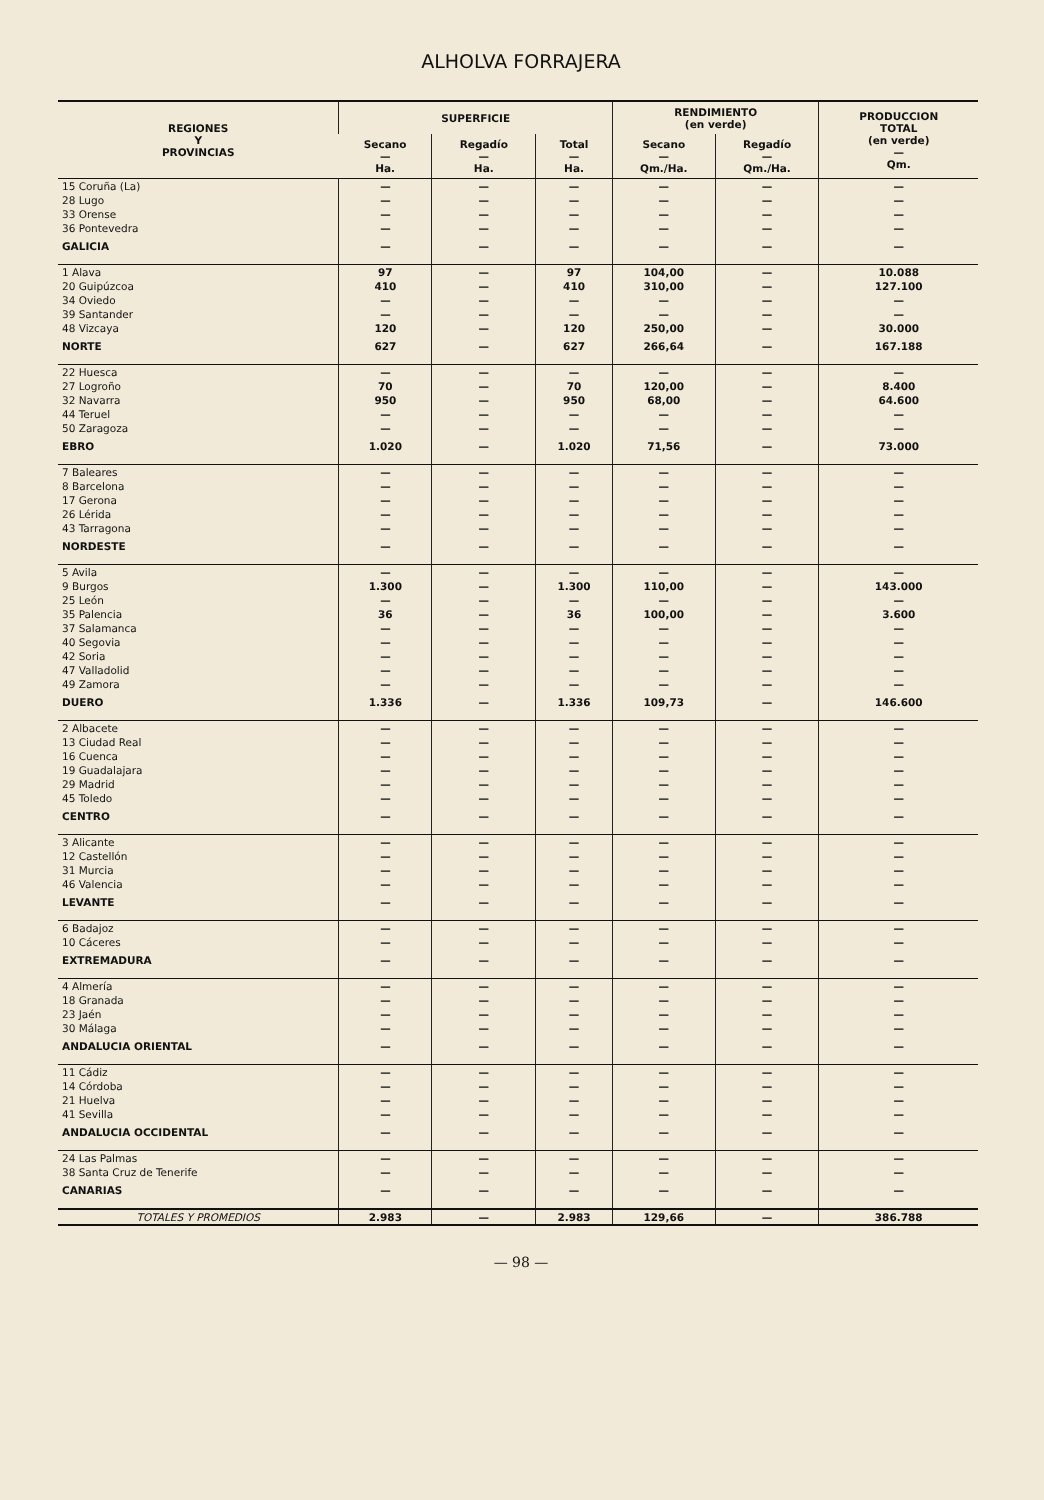ALHOLVA FORRAJERA
| REGIONES Y PROVINCIAS | SUPERFICIE | | | RENDIMIENTO (en verde) | | PRODUCCION TOTAL (en verde) — Qm. |
| --- | --- | --- | --- | --- | --- | --- |
| | Secano — Ha. | Regadío — Ha. | Total — Ha. | Secano — Qm./Ha. | Regadío — Qm./Ha. | |
| 15 Coruña (La) | — | — | — | — | — | — |
| 28 Lugo | — | — | — | — | — | — |
| 33 Orense | — | — | — | — | — | — |
| 36 Pontevedra | — | — | — | — | — | — |
| GALICIA | — | — | — | — | — | — |
| 1 Alava | 97 | — | 97 | 104,00 | — | 10.088 |
| 20 Guipúzcoa | 410 | — | 410 | 310,00 | — | 127.100 |
| 34 Oviedo | — | — | — | — | — | — |
| 39 Santander | — | — | — | — | — | — |
| 48 Vizcaya | 120 | — | 120 | 250,00 | — | 30.000 |
| NORTE | 627 | — | 627 | 266,64 | — | 167.188 |
| 22 Huesca | — | — | — | — | — | — |
| 27 Logroño | 70 | — | 70 | 120,00 | — | 8.400 |
| 32 Navarra | 950 | — | 950 | 68,00 | — | 64.600 |
| 44 Teruel | — | — | — | — | — | — |
| 50 Zaragoza | — | — | — | — | — | — |
| EBRO | 1.020 | — | 1.020 | 71,56 | — | 73.000 |
| 7 Baleares | — | — | — | — | — | — |
| 8 Barcelona | — | — | — | — | — | — |
| 17 Gerona | — | — | — | — | — | — |
| 26 Lérida | — | — | — | — | — | — |
| 43 Tarragona | — | — | — | — | — | — |
| NORDESTE | — | — | — | — | — | — |
| 5 Avila | — | — | — | — | — | — |
| 9 Burgos | 1.300 | — | 1.300 | 110,00 | — | 143.000 |
| 25 León | — | — | — | — | — | — |
| 35 Palencia | 36 | — | 36 | 100,00 | — | 3.600 |
| 37 Salamanca | — | — | — | — | — | — |
| 40 Segovia | — | — | — | — | — | — |
| 42 Soria | — | — | — | — | — | — |
| 47 Valladolid | — | — | — | — | — | — |
| 49 Zamora | — | — | — | — | — | — |
| DUERO | 1.336 | — | 1.336 | 109,73 | — | 146.600 |
| 2 Albacete | — | — | — | — | — | — |
| 13 Ciudad Real | — | — | — | — | — | — |
| 16 Cuenca | — | — | — | — | — | — |
| 19 Guadalajara | — | — | — | — | — | — |
| 29 Madrid | — | — | — | — | — | — |
| 45 Toledo | — | — | — | — | — | — |
| CENTRO | — | — | — | — | — | — |
| 3 Alicante | — | — | — | — | — | — |
| 12 Castellón | — | — | — | — | — | — |
| 31 Murcia | — | — | — | — | — | — |
| 46 Valencia | — | — | — | — | — | — |
| LEVANTE | — | — | — | — | — | — |
| 6 Badajoz | — | — | — | — | — | — |
| 10 Cáceres | — | — | — | — | — | — |
| EXTREMADURA | — | — | — | — | — | — |
| 4 Almería | — | — | — | — | — | — |
| 18 Granada | — | — | — | — | — | — |
| 23 Jaén | — | — | — | — | — | — |
| 30 Málaga | — | — | — | — | — | — |
| ANDALUCIA ORIENTAL | — | — | — | — | — | — |
| 11 Cádiz | — | — | — | — | — | — |
| 14 Córdoba | — | — | — | — | — | — |
| 21 Huelva | — | — | — | — | — | — |
| 41 Sevilla | — | — | — | — | — | — |
| ANDALUCIA OCCIDENTAL | — | — | — | — | — | — |
| 24 Las Palmas | — | — | — | — | — | — |
| 38 Santa Cruz de Tenerife | — | — | — | — | — | — |
| CANARIAS | — | — | — | — | — | — |
| TOTALES Y PROMEDIOS | 2.983 | — | 2.983 | 129,66 | — | 386.788 |
— 98 —